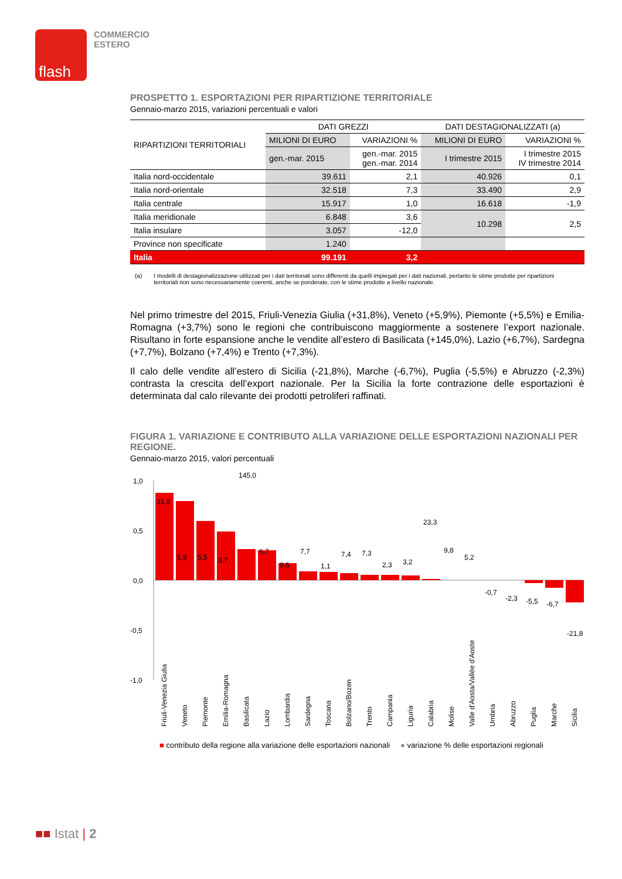flash
COMMERCIO
ESTERO
PROSPETTO 1. ESPORTAZIONI PER RIPARTIZIONE TERRITORIALE
Gennaio-marzo 2015, variazioni percentuali e valori
| RIPARTIZIONI TERRITORIALI | DATI GREZZI | | DATI DESTAGIONALIZZATI (a) | |
| --- | --- | --- | --- | --- |
| | MILIONI DI EURO | VARIAZIONI % | MILIONI DI EURO | VARIAZIONI % |
| | gen.-mar. 2015 | gen.-mar. 2015 gen.-mar. 2014 | I trimestre 2015 | I trimestre 2015 IV trimestre 2014 |
| Italia nord-occidentale | 39.611 | 2,1 | 40.926 | 0,1 |
| Italia nord-orientale | 32.518 | 7,3 | 33.490 | 2,9 |
| Italia centrale | 15.917 | 1,0 | 16.618 | -1,9 |
| Italia meridionale | 6.848 | 3,6 | 10.298 | 2,5 |
| Italia insulare | 3.057 | -12,0 | | |
| Province non specificate | 1.240 | | | |
| Italia | 99.191 | 3,2 | | |
(a) I modelli di destagionalizzazione utilizzati per i dati territoriali sono differenti da quelli impiegati per i dati nazionali, pertanto le stime prodotte per ripartizioni territoriali non sono necessariamente coerenti, anche se ponderate, con le stime prodotte a livello nazionale.
Nel primo trimestre del 2015, Friuli-Venezia Giulia (+31,8%), Veneto (+5,9%), Piemonte (+5,5%) e Emilia-Romagna (+3,7%) sono le regioni che contribuiscono maggiormente a sostenere l’export nazionale. Risultano in forte espansione anche le vendite all’estero di Basilicata (+145,0%), Lazio (+6,7%), Sardegna (+7,7%), Bolzano (+7,4%) e Trento (+7,3%).
Il calo delle vendite all’estero di Sicilia (-21,8%), Marche (-6,7%), Puglia (-5,5%) e Abruzzo (-2,3%) contrasta la crescita dell’export nazionale. Per la Sicilia la forte contrazione delle esportazioni è determinata dal calo rilevante dei prodotti petroliferi raffinati.
FIGURA 1. VARIAZIONE E CONTRIBUTO ALLA VARIAZIONE DELLE ESPORTAZIONI NAZIONALI PER REGIONE.
Gennaio-marzo 2015, valori percentuali
1,0
0,5
0,0
-0,5
-1,0
31,8
5,9
5,5
3,7
145,0
6,7
0,6
7,7
1,1
7,4
7,3
2,3
3,2
23,3
9,8
5,2
-0,7
-2,3
-5,5
-6,7
-21,8
Friuli-Venezia Giulia
Veneto
Piemonte
Emilia-Romagna
Basilicata
Lazio
Lombardia
Sardegna
Toscana
Bolzano/Bozen
Trento
Campania
Liguria
Calabria
Molise
Valle d'Aosta/Vallée d'Aoste
Umbria
Abruzzo
Puglia
Marche
Sicilia
■ contributo della regione alla variazione delle esportazioni nazionali ● variazione % delle esportazioni regionali
■■ Istat | 2